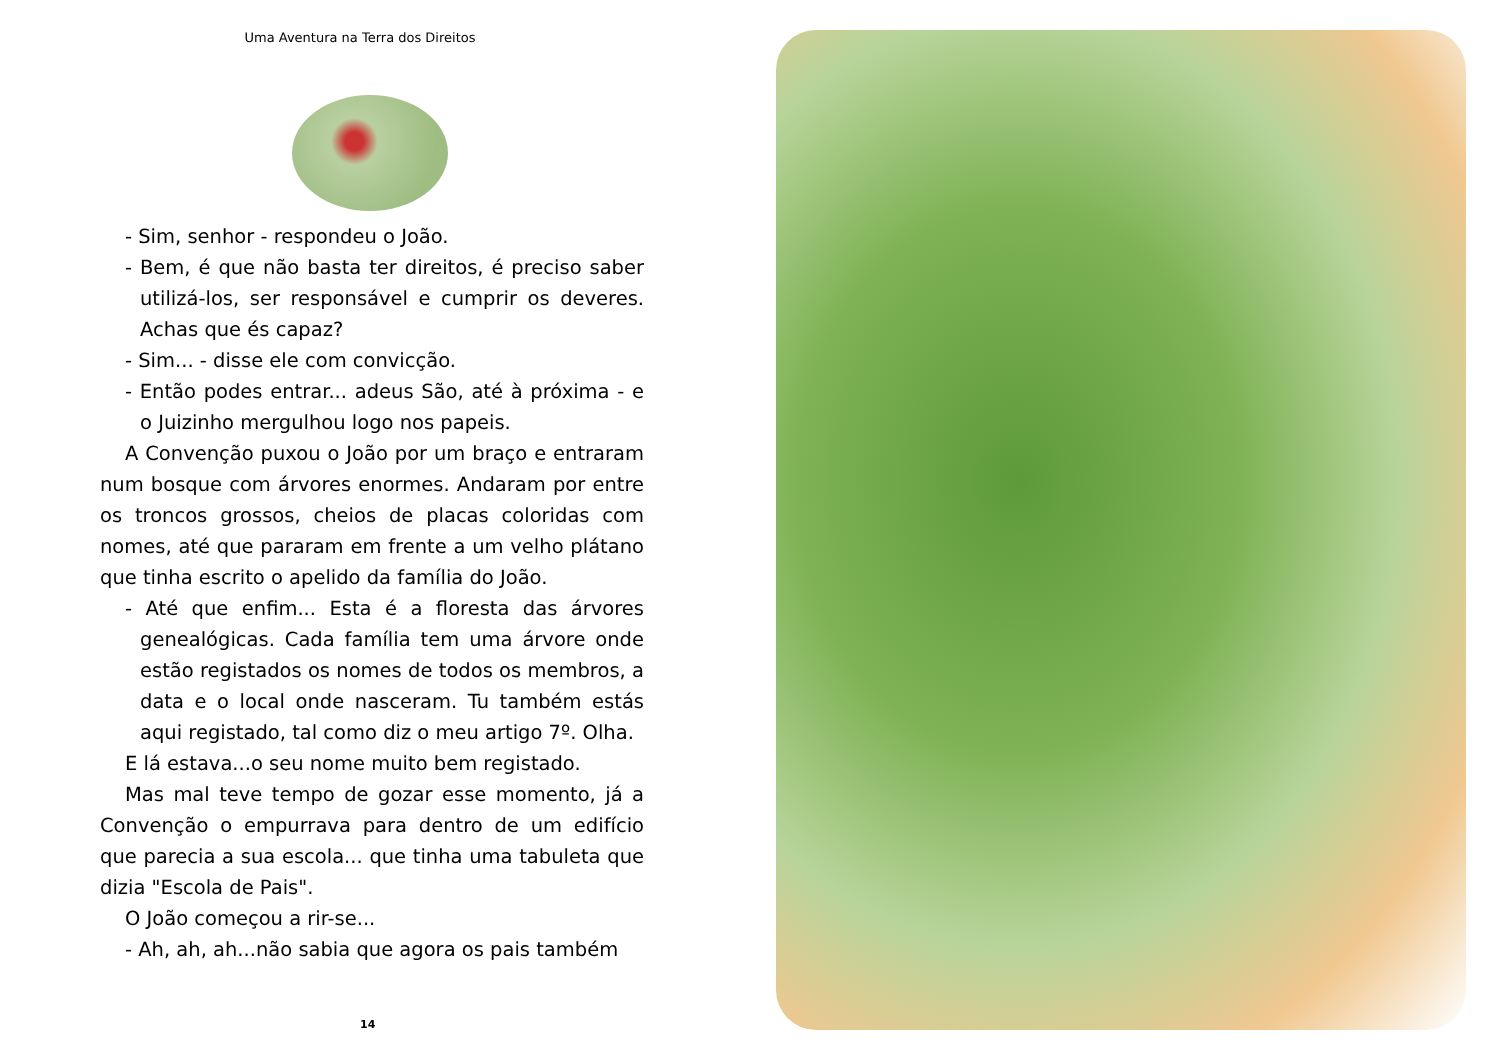Uma Aventura na Terra dos Direitos
- Sim, senhor - respondeu o João.
- Bem, é que não basta ter direitos, é preciso saber utilizá-los, ser responsável e cumprir os deveres. Achas que és capaz?
- Sim... - disse ele com convicção.
- Então podes entrar... adeus São, até à próxima - e o Juizinho mergulhou logo nos papeis.
A Convenção puxou o João por um braço e entraram num bosque com árvores enormes. Andaram por entre os troncos grossos, cheios de placas coloridas com nomes, até que pararam em frente a um velho plátano que tinha escrito o apelido da família do João.
- Até que enfim... Esta é a floresta das árvores genealógicas. Cada família tem uma árvore onde estão registados os nomes de todos os membros, a data e o local onde nasceram. Tu também estás aqui registado, tal como diz o meu artigo 7º. Olha.
E lá estava...o seu nome muito bem registado.
Mas mal teve tempo de gozar esse momento, já a Convenção o empurrava para dentro de um edifício que parecia a sua escola... que tinha uma tabuleta que dizia "Escola de Pais".
O João começou a rir-se...
- Ah, ah, ah...não sabia que agora os pais também
14